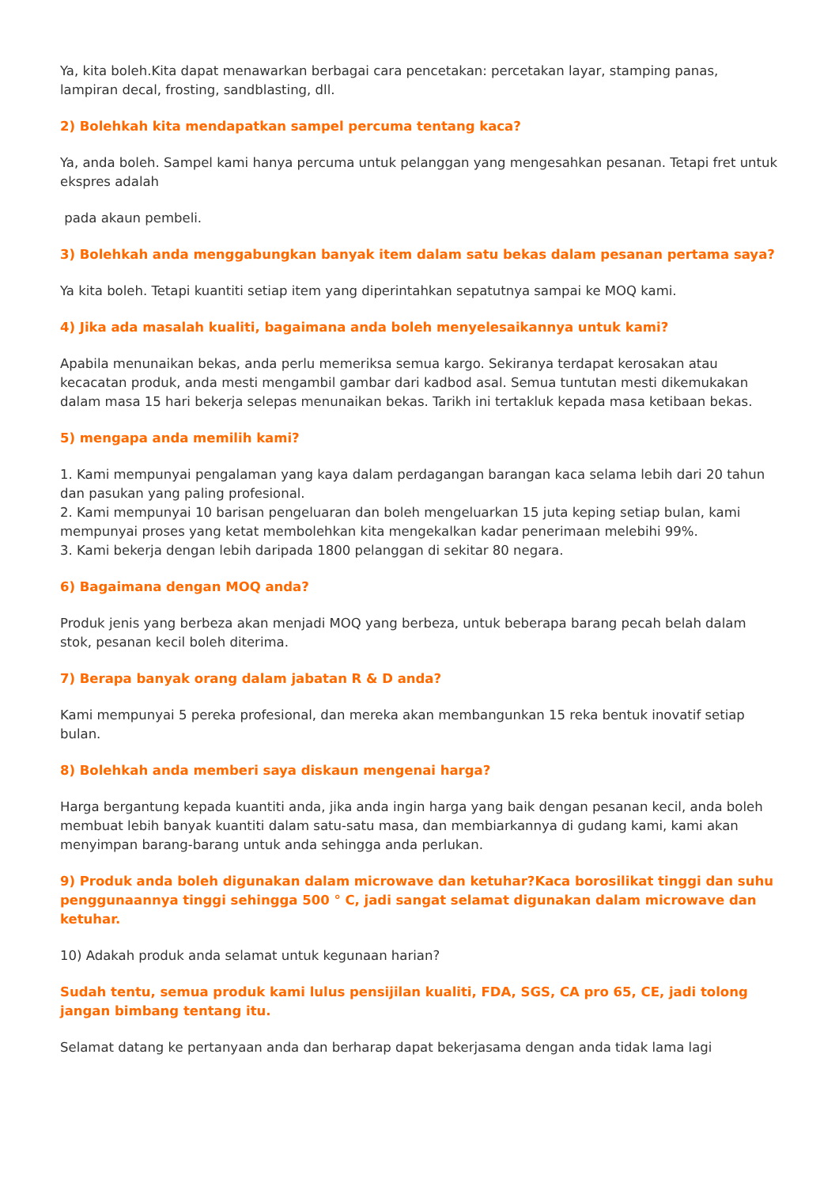Ya, kita boleh.Kita dapat menawarkan berbagai cara pencetakan: percetakan layar, stamping panas, lampiran decal, frosting, sandblasting, dll.
2) Bolehkah kita mendapatkan sampel percuma tentang kaca?
Ya, anda boleh. Sampel kami hanya percuma untuk pelanggan yang mengesahkan pesanan. Tetapi fret untuk ekspres adalah
pada akaun pembeli.
3) Bolehkah anda menggabungkan banyak item dalam satu bekas dalam pesanan pertama saya?
Ya kita boleh. Tetapi kuantiti setiap item yang diperintahkan sepatutnya sampai ke MOQ kami.
4) Jika ada masalah kualiti, bagaimana anda boleh menyelesaikannya untuk kami?
Apabila menunaikan bekas, anda perlu memeriksa semua kargo. Sekiranya terdapat kerosakan atau kecacatan produk, anda mesti mengambil gambar dari kadbod asal. Semua tuntutan mesti dikemukakan dalam masa 15 hari bekerja selepas menunaikan bekas. Tarikh ini tertakluk kepada masa ketibaan bekas.
5) mengapa anda memilih kami?
1. Kami mempunyai pengalaman yang kaya dalam perdagangan barangan kaca selama lebih dari 20 tahun dan pasukan yang paling profesional.
2. Kami mempunyai 10 barisan pengeluaran dan boleh mengeluarkan 15 juta keping setiap bulan, kami mempunyai proses yang ketat membolehkan kita mengekalkan kadar penerimaan melebihi 99%.
3. Kami bekerja dengan lebih daripada 1800 pelanggan di sekitar 80 negara.
6) Bagaimana dengan MOQ anda?
Produk jenis yang berbeza akan menjadi MOQ yang berbeza, untuk beberapa barang pecah belah dalam stok, pesanan kecil boleh diterima.
7) Berapa banyak orang dalam jabatan R & D anda?
Kami mempunyai 5 pereka profesional, dan mereka akan membangunkan 15 reka bentuk inovatif setiap bulan.
8) Bolehkah anda memberi saya diskaun mengenai harga?
Harga bergantung kepada kuantiti anda, jika anda ingin harga yang baik dengan pesanan kecil, anda boleh membuat lebih banyak kuantiti dalam satu-satu masa, dan membiarkannya di gudang kami, kami akan menyimpan barang-barang untuk anda sehingga anda perlukan.
9) Produk anda boleh digunakan dalam microwave dan ketuhar?Kaca borosilikat tinggi dan suhu penggunaannya tinggi sehingga 500 ° C, jadi sangat selamat digunakan dalam microwave dan ketuhar.
10) Adakah produk anda selamat untuk kegunaan harian?
Sudah tentu, semua produk kami lulus pensijilan kualiti, FDA, SGS, CA pro 65, CE, jadi tolong jangan bimbang tentang itu.
Selamat datang ke pertanyaan anda dan berharap dapat bekerjasama dengan anda tidak lama lagi